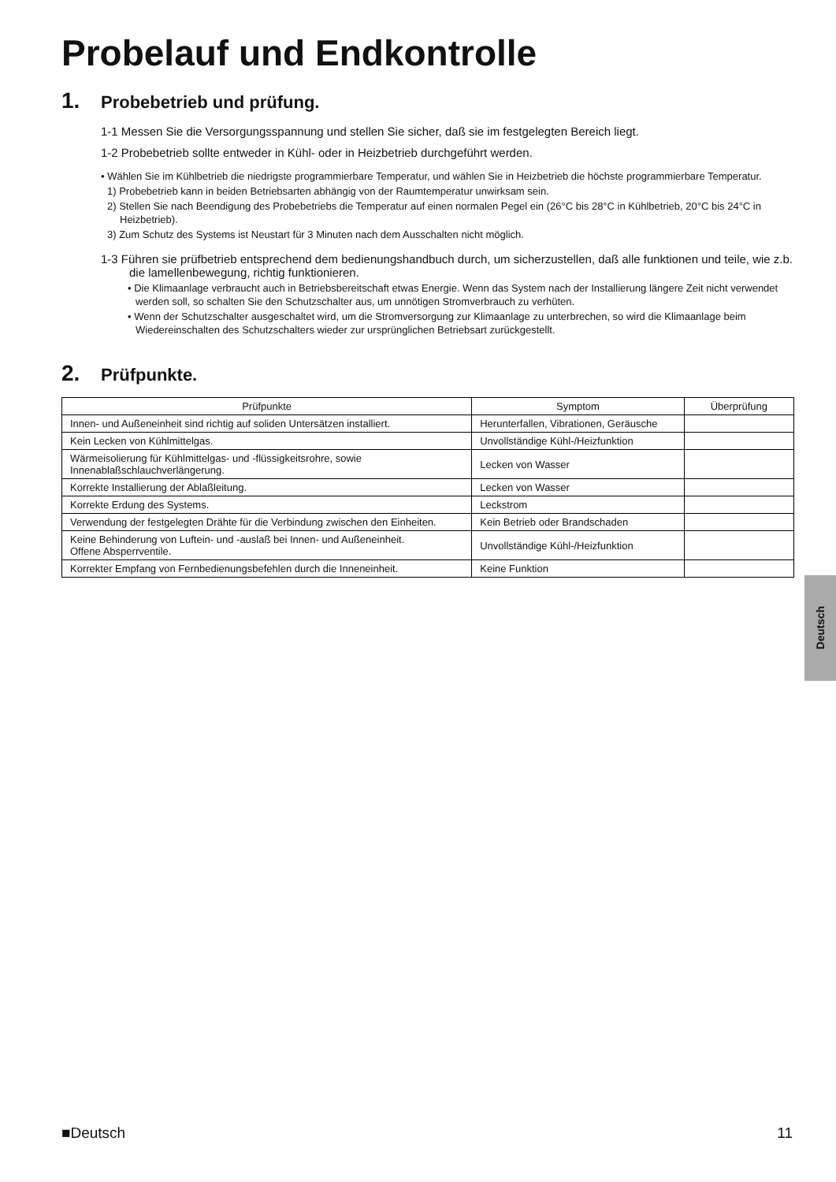Probelauf und Endkontrolle
1. Probebetrieb und prüfung.
1-1 Messen Sie die Versorgungsspannung und stellen Sie sicher, daß sie im festgelegten Bereich liegt.
1-2 Probebetrieb sollte entweder in Kühl- oder in Heizbetrieb durchgeführt werden.
• Wählen Sie im Kühlbetrieb die niedrigste programmierbare Temperatur, und wählen Sie in Heizbetrieb die höchste programmierbare Temperatur.
1) Probebetrieb kann in beiden Betriebsarten abhängig von der Raumtemperatur unwirksam sein.
2) Stellen Sie nach Beendigung des Probebetriebs die Temperatur auf einen normalen Pegel ein (26°C bis 28°C in Kühlbetrieb, 20°C bis 24°C in Heizbetrieb).
3) Zum Schutz des Systems ist Neustart für 3 Minuten nach dem Ausschalten nicht möglich.
1-3 Führen sie prüfbetrieb entsprechend dem bedienungshandbuch durch, um sicherzustellen, daß alle funktionen und teile, wie z.b. die lamellenbewegung, richtig funktionieren.
• Die Klimaanlage verbraucht auch in Betriebsbereitschaft etwas Energie. Wenn das System nach der Installierung längere Zeit nicht verwendet werden soll, so schalten Sie den Schutzschalter aus, um unnötigen Stromverbrauch zu verhüten.
• Wenn der Schutzschalter ausgeschaltet wird, um die Stromversorgung zur Klimaanlage zu unterbrechen, so wird die Klimaanlage beim Wiedereinschalten des Schutzschalters wieder zur ursprünglichen Betriebsart zurückgestellt.
2. Prüfpunkte.
| Prüfpunkte | Symptom | Überprüfung |
| --- | --- | --- |
| Innen- und Außeneinheit sind richtig auf soliden Untersätzen installiert. | Herunterfallen, Vibrationen, Geräusche | |
| Kein Lecken von Kühlmittelgas. | Unvollständige Kühl-/Heizfunktion | |
| Wärmeisolierung für Kühlmittelgas- und -flüssigkeitsrohre, sowie Innenablaßschlauchverlängerung. | Lecken von Wasser | |
| Korrekte Installierung der Ablaßleitung. | Lecken von Wasser | |
| Korrekte Erdung des Systems. | Leckstrom | |
| Verwendung der festgelegten Drähte für die Verbindung zwischen den Einheiten. | Kein Betrieb oder Brandschaden | |
| Keine Behinderung von Luftein- und -auslaß bei Innen- und Außeneinheit. Offene Absperrventile. | Unvollständige Kühl-/Heizfunktion | |
| Korrekter Empfang von Fernbedienungsbefehlen durch die Inneneinheit. | Keine Funktion | |
Deutsch
■Deutsch 11